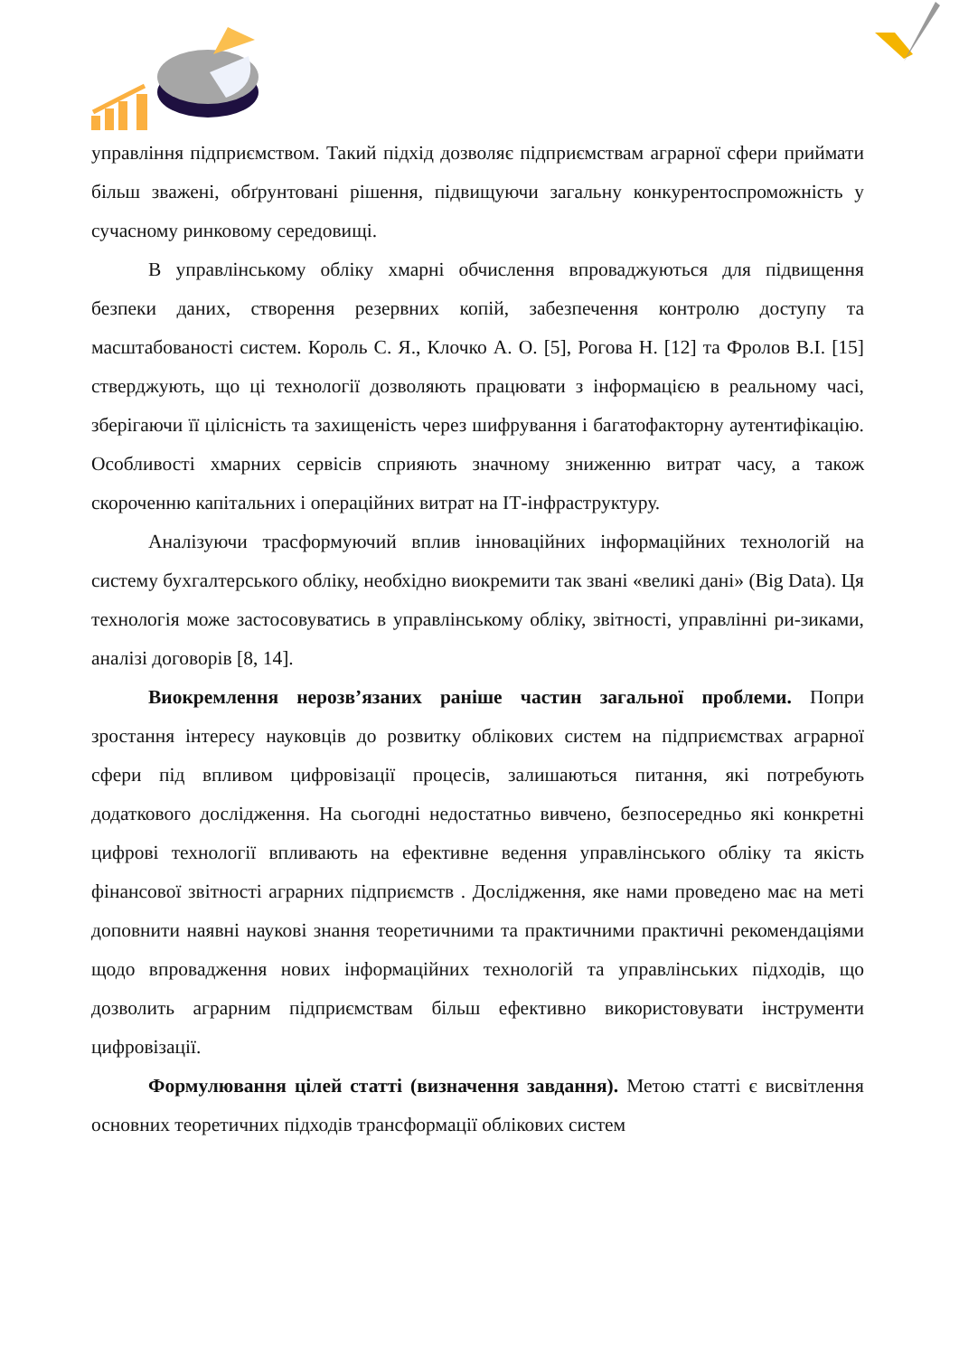управління підприємством. Такий підхід дозволяє підприємствам аграрної сфери приймати більш зважені, обґрунтовані рішення, підвищуючи загальну конкурентоспроможність у сучасному ринковому середовищі.
В управлінському обліку хмарні обчислення впроваджуються для підвищення безпеки даних, створення резервних копій, забезпечення контролю доступу та масштабованості систем. Король С. Я., Клочко А. О. [5], Рогова Н. [12] та Фролов В.І. [15] стверджують, що ці технології дозволяють працювати з інформацією в реальному часі, зберігаючи її цілісність та захищеність через шифрування і багатофакторну аутентифікацію. Особливості хмарних сервісів сприяють значному зниженню витрат часу, а також скороченню капітальних і операційних витрат на ІТ-інфраструктуру.
Аналізуючи трасформуючий вплив інноваційних інформаційних технологій на систему бухгалтерського обліку, необхідно виокремити так звані «великі дані» (Big Data). Ця технологія може застосовуватись в управлінському обліку, звітності, управлінні ри-зиками, аналізі договорів [8, 14].
Виокремлення нерозв’язаних раніше частин загальної проблеми. Попри зростання інтересу науковців до розвитку облікових систем на підприємствах аграрної сфери під впливом цифровізації процесів, залишаються питання, які потребують додаткового дослідження. На сьогодні недостатньо вивчено, безпосередньо які конкретні цифрові технології впливають на ефективне ведення управлінського обліку та якість фінансової звітності аграрних підприємств . Дослідження, яке нами проведено має на меті доповнити наявні наукові знання теоретичними та практичними практичні рекомендаціями щодо впровадження нових інформаційних технологій та управлінських підходів, що дозволить аграрним підприємствам більш ефективно використовувати інструменти цифровізації.
Формулювання цілей статті (визначення завдання). Метою статті є висвітлення основних теоретичних підходів трансформації облікових систем